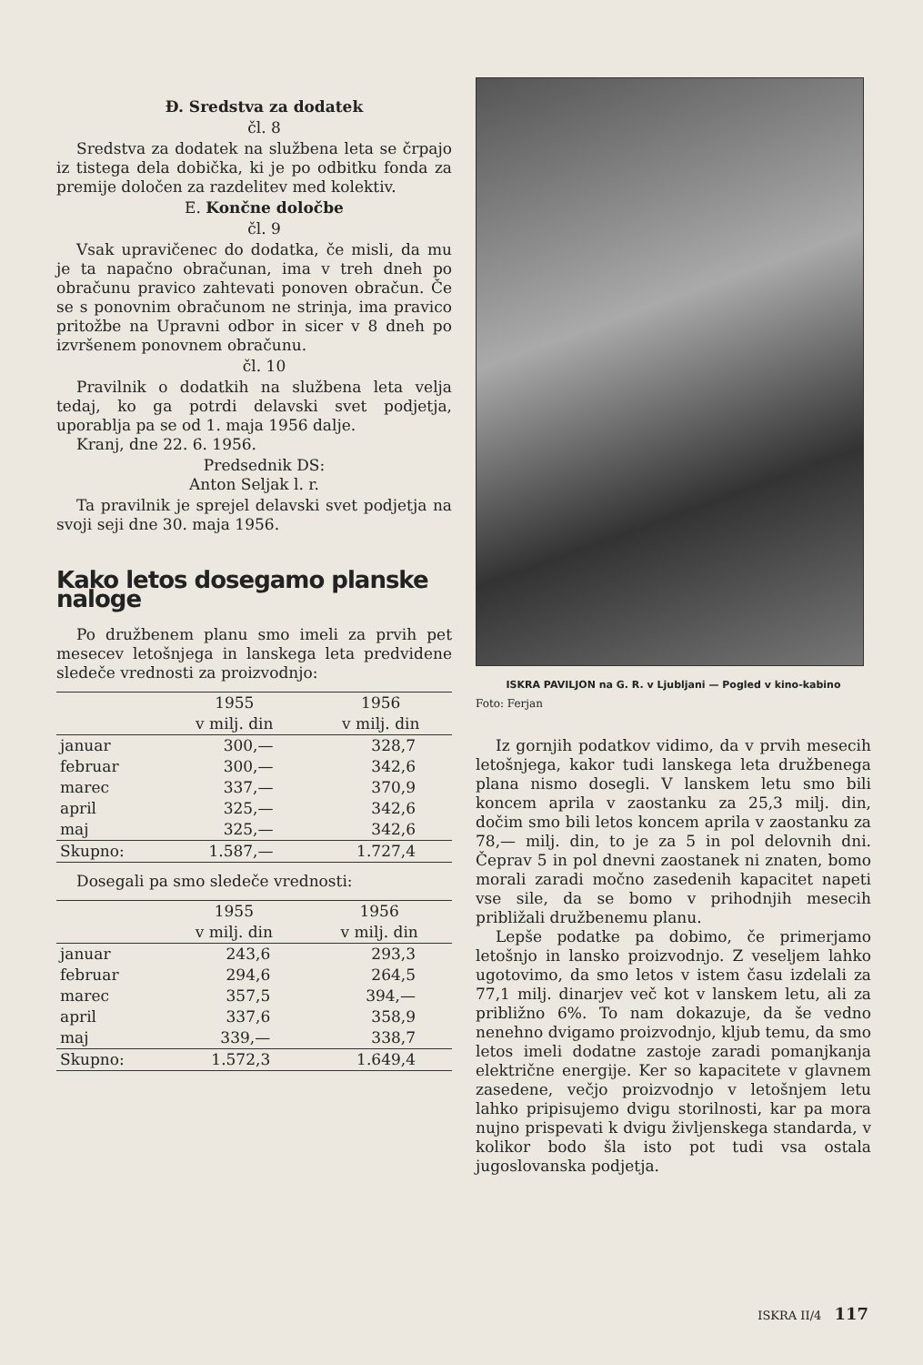Đ. Sredstva za dodatek
čl. 8
Sredstva za dodatek na službena leta se črpajo iz tistega dela dobička, ki je po odbitku fonda za premije določen za razdelitev med kolektiv.
E. Končne določbe
čl. 9
Vsak upravičenec do dodatka, če misli, da mu je ta napačno obračunan, ima v treh dneh po obračunu pravico zahtevati ponoven obračun. Če se s ponovnim obračunom ne strinja, ima pravico pritožbe na Upravni odbor in sicer v 8 dneh po izvršenem ponovnem obračunu.
čl. 10
Pravilnik o dodatkih na službena leta velja tedaj, ko ga potrdi delavski svet podjetja, uporablja pa se od 1. maja 1956 dalje.
Kranj, dne 22. 6. 1956.
Predsednik DS:
Anton Seljak l. r.
Ta pravilnik je sprejel delavski svet podjetja na svoji seji dne 30. maja 1956.
Kako letos dosegamo planske naloge
Po družbenem planu smo imeli za prvih pet mesecev letošnjega in lanskega leta predvidene sledeče vrednosti za proizvodnjo:
| | 1955 | 1956 |
| --- | --- | --- |
| | v milj. din | v milj. din |
| januar | 300,— | 328,7 |
| februar | 300,— | 342,6 |
| marec | 337,— | 370,9 |
| april | 325,— | 342,6 |
| maj | 325,— | 342,6 |
| Skupno: | 1.587,— | 1.727,4 |
Dosegali pa smo sledeče vrednosti:
| | 1955 | 1956 |
| --- | --- | --- |
| | v milj. din | v milj. din |
| januar | 243,6 | 293,3 |
| februar | 294,6 | 264,5 |
| marec | 357,5 | 394,— |
| april | 337,6 | 358,9 |
| maj | 339,— | 338,7 |
| Skupno: | 1.572,3 | 1.649,4 |
ISKRA PAVILJON na G. R. v Ljubljani — Pogled v kino-kabino
Foto: Ferjan
Iz gornjih podatkov vidimo, da v prvih mesecih letošnjega, kakor tudi lanskega leta družbenega plana nismo dosegli. V lanskem letu smo bili koncem aprila v zaostanku za 25,3 milj. din, dočim smo bili letos koncem aprila v zaostanku za 78,— milj. din, to je za 5 in pol delovnih dni. Čeprav 5 in pol dnevni zaostanek ni znaten, bomo morali zaradi močno zasedenih kapacitet napeti vse sile, da se bomo v prihodnjih mesecih približali družbenemu planu.
Lepše podatke pa dobimo, če primerjamo letošnjo in lansko proizvodnjo. Z veseljem lahko ugotovimo, da smo letos v istem času izdelali za 77,1 milj. dinarjev več kot v lanskem letu, ali za približno 6%. To nam dokazuje, da še vedno nenehno dvigamo proizvodnjo, kljub temu, da smo letos imeli dodatne zastoje zaradi pomanjkanja električne energije. Ker so kapacitete v glavnem zasedene, večjo proizvodnjo v letošnjem letu lahko pripisujemo dvigu storilnosti, kar pa mora nujno prispevati k dvigu življenskega standarda, v kolikor bodo šla isto pot tudi vsa ostala jugoslovanska podjetja.
ISKRA II/4 117